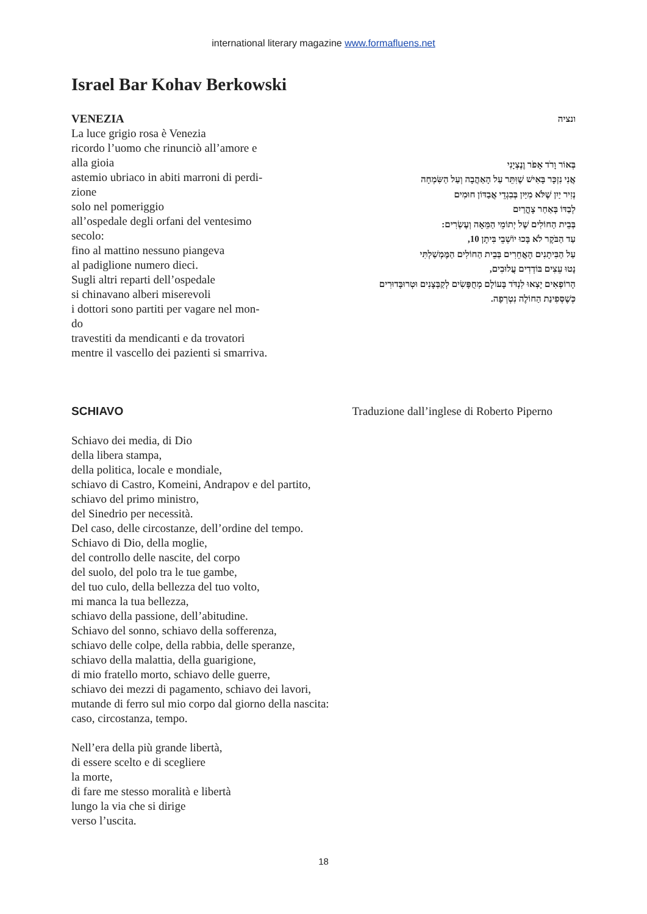international literary magazine www.formafluens.net
Israel Bar Kohav Berkowski
VENEZIA
La luce grigio rosa è Venezia
ricordo l’uomo che rinunciò all’amore e
alla gioia
astemio ubriaco in abiti marroni di perdi-
zione
solo nel pomeriggio
all’ospedale degli orfani del ventesimo
secolo:
fino al mattino nessuno piangeva
al padiglione numero dieci.
Sugli altri reparti dell’ospedale
si chinavano alberi miserevoli
i dottori sono partiti per vagare nel mon-
do
travestiti da mendicanti e da trovatori
mentre il vascello dei pazienti si smarriva.
ונציה
בְּאוֹר וָרֹד אָפֹר וֶנֶצְיָנִי
אֲנִי נִזְכָּר בָּאִישׁ שֶׁוִּתֵּר עַל הָאַהֲבָה וְעַל הַשִּׂמְחָה
נְזִיר יַיִן שֶׁלֹּא מִיַּיִן בְּבִגְדֵי אֲבַדּוֹן חוּמִים
לְבַדּוֹ בְּאַחַר צָהֳרַיִם
בְּבֵית הַחוֹלִים שֶׁל יְתוֹמֵי הַמֵּאָה וְעֶשְׂרִים:
עַד הַבֹּקֶר לֹא בָּכוּ יוֹשְׁבֵי בִּיתָן 10,
עַל הַבִּיתָנִים הָאֲחֵרִים בְּבֵית הַחוֹלִים הַמֶּמְשַׁלְתִּי
נָטוּ עֵצִים בּוֹדְדִים עֲלוּבִים,
הָרוֹפְאִים יָצְאוּ לִנְדֹּד בָּעוֹלָם מְחֻפָּשִׂים לְקַבְּצָנִים וּטְרוּבָּדוּרִים
כְּשֶׁסְּפִינַת הַחוֹלֶה נִטְרְפָה.
SCHIAVO Traduzione dall’inglese di Roberto Piperno
Schiavo dei media, di Dio
della libera stampa,
della politica, locale e mondiale,
schiavo di Castro, Komeini, Andrapov e del partito,
schiavo del primo ministro,
del Sinedrio per necessità.
Del caso, delle circostanze, dell’ordine del tempo.
Schiavo di Dio, della moglie,
del controllo delle nascite, del corpo
del suolo, del polo tra le tue gambe,
del tuo culo, della bellezza del tuo volto,
mi manca la tua bellezza,
schiavo della passione, dell’abitudine.
Schiavo del sonno, schiavo della sofferenza,
schiavo delle colpe, della rabbia, delle speranze,
schiavo della malattia, della guarigione,
di mio fratello morto, schiavo delle guerre,
schiavo dei mezzi di pagamento, schiavo dei lavori,
mutande di ferro sul mio corpo dal giorno della nascita:
caso, circostanza, tempo.
Nell’era della più grande libertà,
di essere scelto e di scegliere
la morte,
di fare me stesso moralità e libertà
lungo la via che si dirige
verso l’uscita.
18